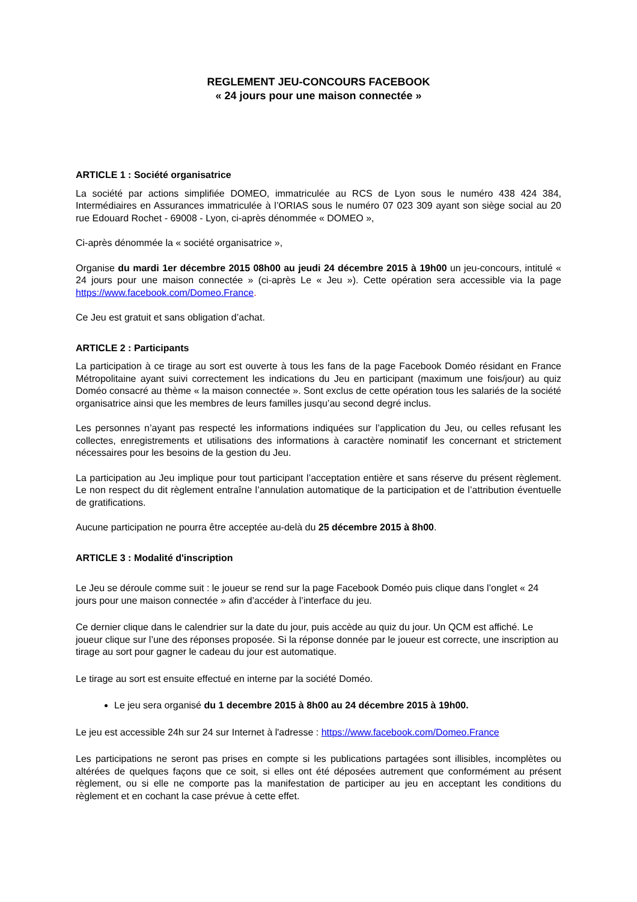REGLEMENT JEU-CONCOURS FACEBOOK
« 24 jours pour une maison connectée »
ARTICLE 1 : Société organisatrice
La société par actions simplifiée DOMEO, immatriculée au RCS de Lyon sous le numéro 438 424 384, Intermédiaires en Assurances immatriculée à l’ORIAS sous le numéro 07 023 309 ayant son siège social au 20 rue Edouard Rochet - 69008 - Lyon, ci-après dénommée « DOMEO »,
Ci-après dénommée la « société organisatrice »,
Organise du mardi 1er décembre 2015 08h00 au jeudi 24 décembre 2015 à 19h00 un jeu-concours, intitulé « 24 jours pour une maison connectée » (ci-après Le « Jeu »). Cette opération sera accessible via la page https://www.facebook.com/Domeo.France.
Ce Jeu est gratuit et sans obligation d’achat.
ARTICLE 2 : Participants
La participation à ce tirage au sort est ouverte à tous les fans de la page Facebook Doméo résidant en France Métropolitaine ayant suivi correctement les indications du Jeu en participant (maximum une fois/jour) au quiz Doméo consacré au thème « la maison connectée ». Sont exclus de cette opération tous les salariés de la société organisatrice ainsi que les membres de leurs familles jusqu’au second degré inclus.
Les personnes n’ayant pas respecté les informations indiquées sur l’application du Jeu, ou celles refusant les collectes, enregistrements et utilisations des informations à caractère nominatif les concernant et strictement nécessaires pour les besoins de la gestion du Jeu.
La participation au Jeu implique pour tout participant l’acceptation entière et sans réserve du présent règlement. Le non respect du dit règlement entraîne l’annulation automatique de la participation et de l’attribution éventuelle de gratifications.
Aucune participation ne pourra être acceptée au-delà du 25 décembre 2015 à 8h00.
ARTICLE 3 : Modalité d'inscription
Le Jeu se déroule comme suit : le joueur se rend sur la page Facebook Doméo puis clique dans l’onglet « 24 jours pour une maison connectée » afin d’accéder à l’interface du jeu.
Ce dernier clique dans le calendrier sur la date du jour, puis accède au quiz du jour. Un QCM est affiché. Le joueur clique sur l’une des réponses proposée. Si la réponse donnée par le joueur est correcte, une inscription au tirage au sort pour gagner le cadeau du jour est automatique.
Le tirage au sort est ensuite effectué en interne par la société Doméo.
Le jeu sera organisé du 1 decembre 2015 à 8h00 au 24 décembre 2015 à 19h00.
Le jeu est accessible 24h sur 24 sur Internet à l'adresse : https://www.facebook.com/Domeo.France
Les participations ne seront pas prises en compte si les publications partagées sont illisibles, incomplètes ou altérées de quelques façons que ce soit, si elles ont été déposées autrement que conformément au présent règlement, ou si elle ne comporte pas la manifestation de participer au jeu en acceptant les conditions du règlement et en cochant la case prévue à cette effet.